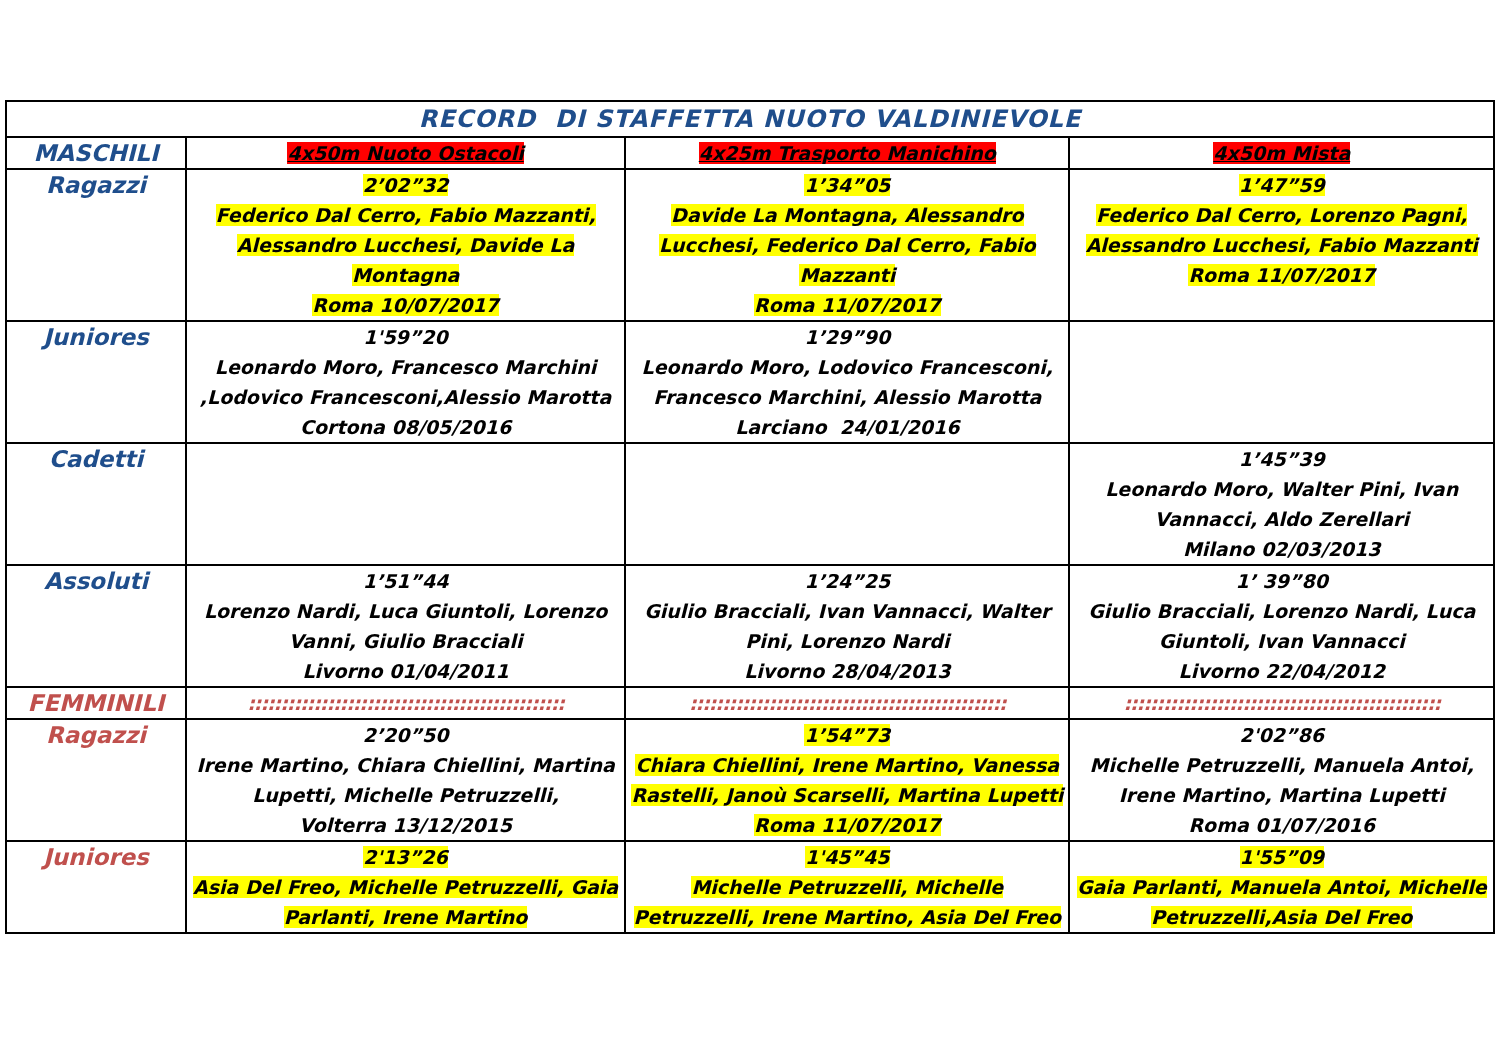| RECORD DI STAFFETTA NUOTO VALDINIEVOLE | | | |
| --- | --- | --- | --- |
| MASCHILI | 4x50m Nuoto Ostacoli | 4x25m Trasporto Manichino | 4x50m Mista |
| Ragazzi | 2’02”32 Federico Dal Cerro, Fabio Mazzanti, Alessandro Lucchesi, Davide La Montagna Roma 10/07/2017 | 1’34”05 Davide La Montagna, Alessandro Lucchesi, Federico Dal Cerro, Fabio Mazzanti Roma 11/07/2017 | 1’47”59 Federico Dal Cerro, Lorenzo Pagni, Alessandro Lucchesi, Fabio Mazzanti Roma 11/07/2017 |
| Juniores | 1'59”20 Leonardo Moro, Francesco Marchini ,Lodovico Francesconi,Alessio Marotta Cortona 08/05/2016 | 1’29”90 Leonardo Moro, Lodovico Francesconi, Francesco Marchini, Alessio Marotta Larciano 24/01/2016 | |
| Cadetti | | | 1’45”39 Leonardo Moro, Walter Pini, Ivan Vannacci, Aldo Zerellari Milano 02/03/2013 |
| Assoluti | 1’51”44 Lorenzo Nardi, Luca Giuntoli, Lorenzo Vanni, Giulio Bracciali Livorno 01/04/2011 | 1’24”25 Giulio Bracciali, Ivan Vannacci, Walter Pini, Lorenzo Nardi Livorno 28/04/2013 | 1’ 39”80 Giulio Bracciali, Lorenzo Nardi, Luca Giuntoli, Ivan Vannacci Livorno 22/04/2012 |
| FEMMINILI | :::::::::::::::::::::::::::::::::::::::::::::::: | :::::::::::::::::::::::::::::::::::::::::::::::: | :::::::::::::::::::::::::::::::::::::::::::::::: |
| Ragazzi | 2’20”50 Irene Martino, Chiara Chiellini, Martina Lupetti, Michelle Petruzzelli, Volterra 13/12/2015 | 1’54”73 Chiara Chiellini, Irene Martino, Vanessa Rastelli, Janoù Scarselli, Martina Lupetti Roma 11/07/2017 | 2'02”86 Michelle Petruzzelli, Manuela Antoi, Irene Martino, Martina Lupetti Roma 01/07/2016 |
| Juniores | 2'13”26 Asia Del Freo, Michelle Petruzzelli, Gaia Parlanti, Irene Martino | 1'45”45 Michelle Petruzzelli, Michelle Petruzzelli, Irene Martino, Asia Del Freo | 1'55”09 Gaia Parlanti, Manuela Antoi, Michelle Petruzzelli,Asia Del Freo |